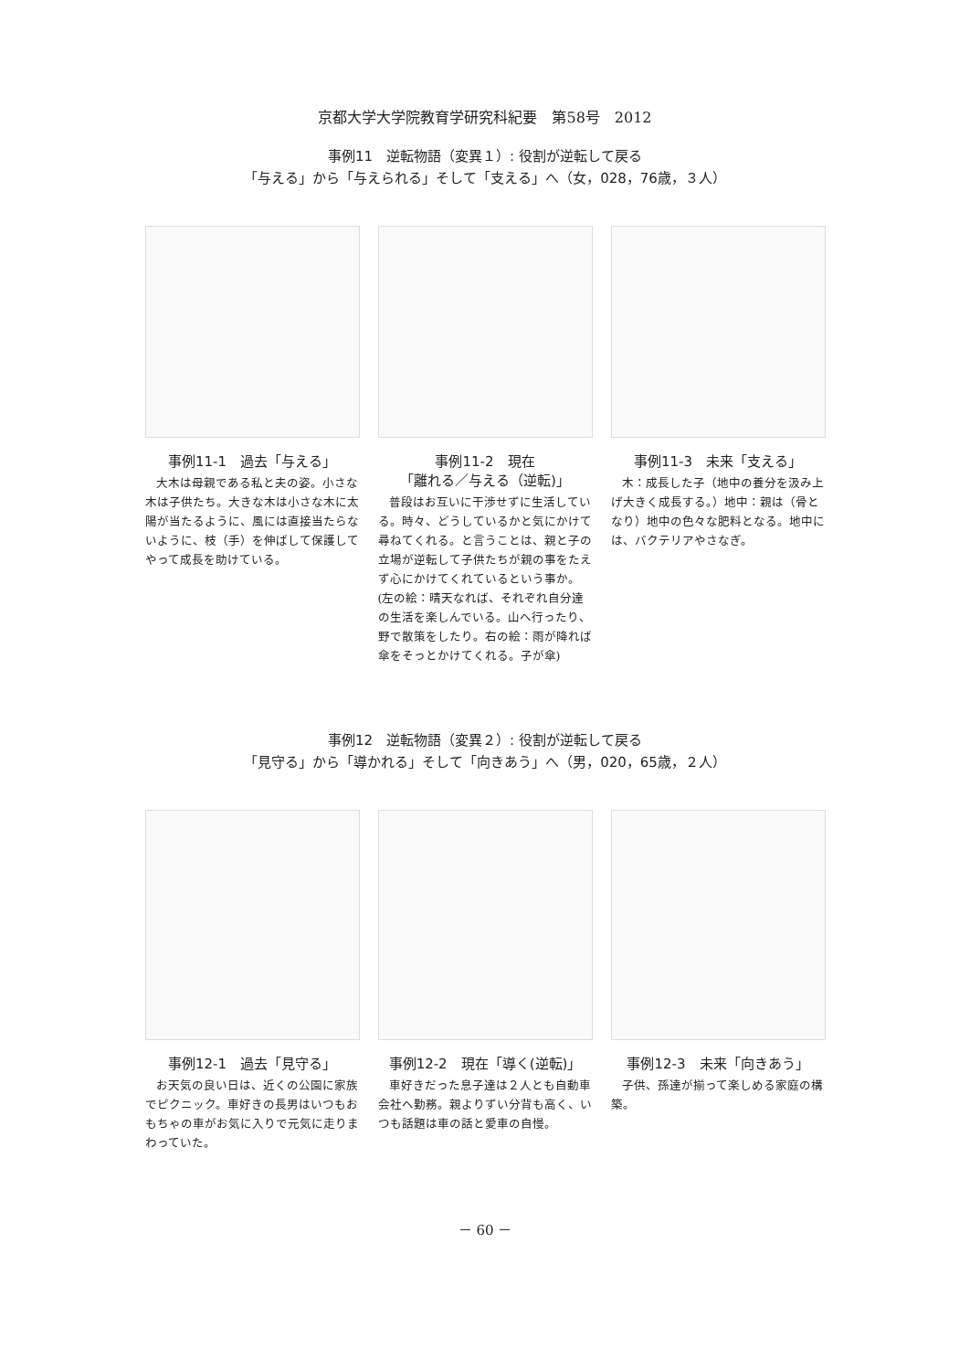京都大学大学院教育学研究科紀要　第58号　2012
事例11　逆転物語（変異１）: 役割が逆転して戻る
「与える」から「与えられる」そして「支える」へ（女，028，76歳，３人）
事例11-1　過去「与える」
大木は母親である私と夫の姿。小さな木は子供たち。大きな木は小さな木に太陽が当たるように、風には直接当たらないように、枝（手）を伸ばして保護してやって成長を助けている。
事例11-2　現在
「離れる／与える（逆転)」
普段はお互いに干渉せずに生活している。時々、どうしているかと気にかけて尋ねてくれる。と言うことは、親と子の立場が逆転して子供たちが親の事をたえず心にかけてくれているという事か。(左の絵：晴天なれば、それぞれ自分達の生活を楽しんでいる。山へ行ったり、野で散策をしたり。右の絵：雨が降れば傘をそっとかけてくれる。子が傘)
事例11-3　未来「支える」
木：成長した子（地中の養分を汲み上げ大きく成長する。）地中：親は（骨となり）地中の色々な肥料となる。地中には、バクテリアやさなぎ。
事例12　逆転物語（変異２）: 役割が逆転して戻る
「見守る」から「導かれる」そして「向きあう」へ（男，020，65歳，２人）
事例12-1　過去「見守る」
お天気の良い日は、近くの公園に家族でピクニック。車好きの長男はいつもおもちゃの車がお気に入りで元気に走りまわっていた。
事例12-2　現在「導く(逆転)」
車好きだった息子達は２人とも自動車会社へ勤務。親よりずい分背も高く、いつも話題は車の話と愛車の自慢。
事例12-3　未来「向きあう」
子供、孫達が揃って楽しめる家庭の構築。
－ 60 －